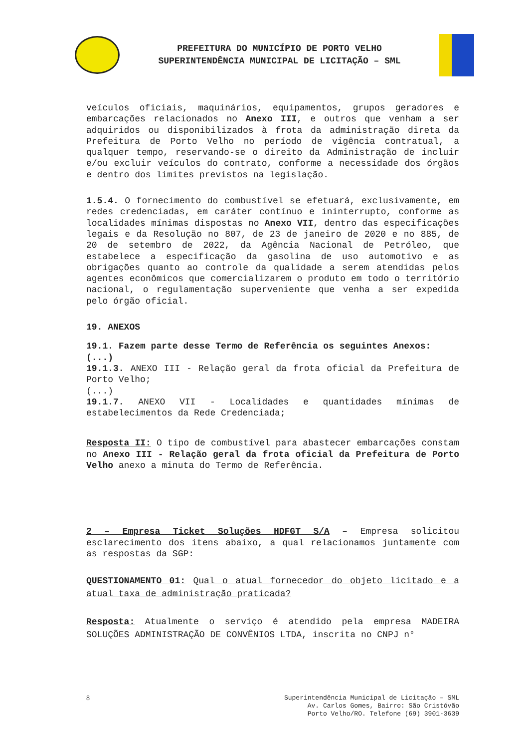PREFEITURA DO MUNICÍPIO DE PORTO VELHO
SUPERINTENDÊNCIA MUNICIPAL DE LICITAÇÃO – SML
veículos oficiais, maquinários, equipamentos, grupos geradores e embarcações relacionados no Anexo III, e outros que venham a ser adquiridos ou disponibilizados à frota da administração direta da Prefeitura de Porto Velho no período de vigência contratual, a qualquer tempo, reservando-se o direito da Administração de incluir e/ou excluir veículos do contrato, conforme a necessidade dos órgãos e dentro dos limites previstos na legislação.
1.5.4. O fornecimento do combustível se efetuará, exclusivamente, em redes credenciadas, em caráter contínuo e ininterrupto, conforme as localidades mínimas dispostas no Anexo VII, dentro das especificações legais e da Resolução no 807, de 23 de janeiro de 2020 e no 885, de 20 de setembro de 2022, da Agência Nacional de Petróleo, que estabelece a especificação da gasolina de uso automotivo e as obrigações quanto ao controle da qualidade a serem atendidas pelos agentes econômicos que comercializarem o produto em todo o território nacional, o regulamentação superveniente que venha a ser expedida pelo órgão oficial.
19. ANEXOS
19.1. Fazem parte desse Termo de Referência os seguintes Anexos:
(...)
19.1.3. ANEXO III - Relação geral da frota oficial da Prefeitura de Porto Velho;
(...)
19.1.7. ANEXO VII - Localidades e quantidades mínimas de estabelecimentos da Rede Credenciada;
Resposta II: O tipo de combustível para abastecer embarcações constam no Anexo III - Relação geral da frota oficial da Prefeitura de Porto Velho anexo a minuta do Termo de Referência.
2 – Empresa Ticket Soluções HDFGT S/A – Empresa solicitou esclarecimento dos itens abaixo, a qual relacionamos juntamente com as respostas da SGP:
QUESTIONAMENTO 01: Qual o atual fornecedor do objeto licitado e a atual taxa de administração praticada?
Resposta: Atualmente o serviço é atendido pela empresa MADEIRA SOLUÇÕES ADMINISTRAÇÃO DE CONVÊNIOS LTDA, inscrita no CNPJ n°
8
Superintendência Municipal de Licitação – SML
Av. Carlos Gomes, Bairro: São Cristóvão
Porto Velho/RO. Telefone (69) 3901-3639